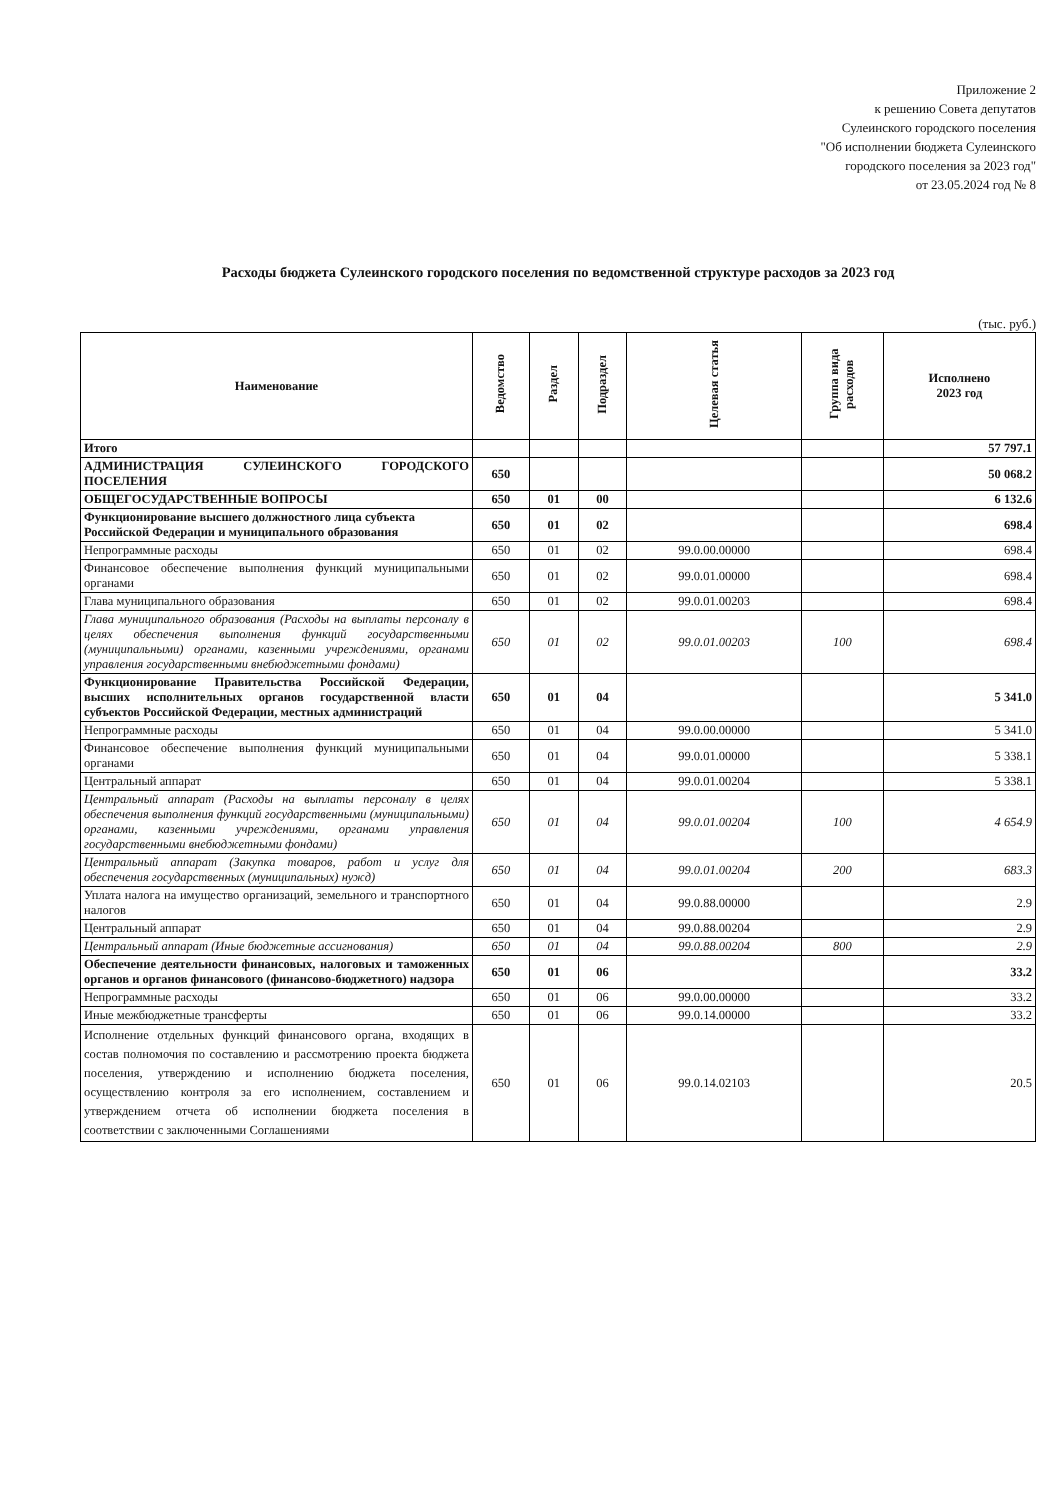Приложение 2
к решению Совета депутатов
Сулеинского городского поселения
"Об исполнении бюджета Сулеинского
городского поселения за 2023 год"
от 23.05.2024 год № 8
Расходы бюджета Сулеинского городского поселения по ведомственной структуре расходов за 2023 год
(тыс. руб.)
| Наименование | Ведомство | Раздел | Подраздел | Целевая статья | Группа вида расходов | Исполнено 2023 год |
| --- | --- | --- | --- | --- | --- | --- |
| Итого | | | | | | 57 797.1 |
| АДМИНИСТРАЦИЯ СУЛЕИНСКОГО ГОРОДСКОГО ПОСЕЛЕНИЯ | 650 | | | | | 50 068.2 |
| ОБЩЕГОСУДАРСТВЕННЫЕ ВОПРОСЫ | 650 | 01 | 00 | | | 6 132.6 |
| Функционирование высшего должностного лица субъекта Российской Федерации и муниципального образования | 650 | 01 | 02 | | | 698.4 |
| Непрограммные расходы | 650 | 01 | 02 | 99.0.00.00000 | | 698.4 |
| Финансовое обеспечение выполнения функций муниципальными органами | 650 | 01 | 02 | 99.0.01.00000 | | 698.4 |
| Глава муниципального образования | 650 | 01 | 02 | 99.0.01.00203 | | 698.4 |
| Глава муниципального образования (Расходы на выплаты персоналу в целях обеспечения выполнения функций государственными (муниципальными) органами, казенными учреждениями, органами управления государственными внебюджетными фондами) | 650 | 01 | 02 | 99.0.01.00203 | 100 | 698.4 |
| Функционирование Правительства Российской Федерации, высших исполнительных органов государственной власти субъектов Российской Федерации, местных администраций | 650 | 01 | 04 | | | 5 341.0 |
| Непрограммные расходы | 650 | 01 | 04 | 99.0.00.00000 | | 5 341.0 |
| Финансовое обеспечение выполнения функций муниципальными органами | 650 | 01 | 04 | 99.0.01.00000 | | 5 338.1 |
| Центральный аппарат | 650 | 01 | 04 | 99.0.01.00204 | | 5 338.1 |
| Центральный аппарат (Расходы на выплаты персоналу в целях обеспечения выполнения функций государственными (муниципальными) органами, казенными учреждениями, органами управления государственными внебюджетными фондами) | 650 | 01 | 04 | 99.0.01.00204 | 100 | 4 654.9 |
| Центральный аппарат (Закупка товаров, работ и услуг для обеспечения государственных (муниципальных) нужд) | 650 | 01 | 04 | 99.0.01.00204 | 200 | 683.3 |
| Уплата налога на имущество организаций, земельного и транспортного налогов | 650 | 01 | 04 | 99.0.88.00000 | | 2.9 |
| Центральный аппарат | 650 | 01 | 04 | 99.0.88.00204 | | 2.9 |
| Центральный аппарат (Иные бюджетные ассигнования) | 650 | 01 | 04 | 99.0.88.00204 | 800 | 2.9 |
| Обеспечение деятельности финансовых, налоговых и таможенных органов и органов финансового (финансово-бюджетного) надзора | 650 | 01 | 06 | | | 33.2 |
| Непрограммные расходы | 650 | 01 | 06 | 99.0.00.00000 | | 33.2 |
| Иные межбюджетные трансферты | 650 | 01 | 06 | 99.0.14.00000 | | 33.2 |
| Исполнение отдельных функций финансового органа, входящих в состав полномочия по составлению и рассмотрению проекта бюджета поселения, утверждению и исполнению бюджета поселения, осуществлению контроля за его исполнением, составлением и утверждением отчета об исполнении бюджета поселения в соответствии с заключенными Соглашениями | 650 | 01 | 06 | 99.0.14.02103 | | 20.5 |